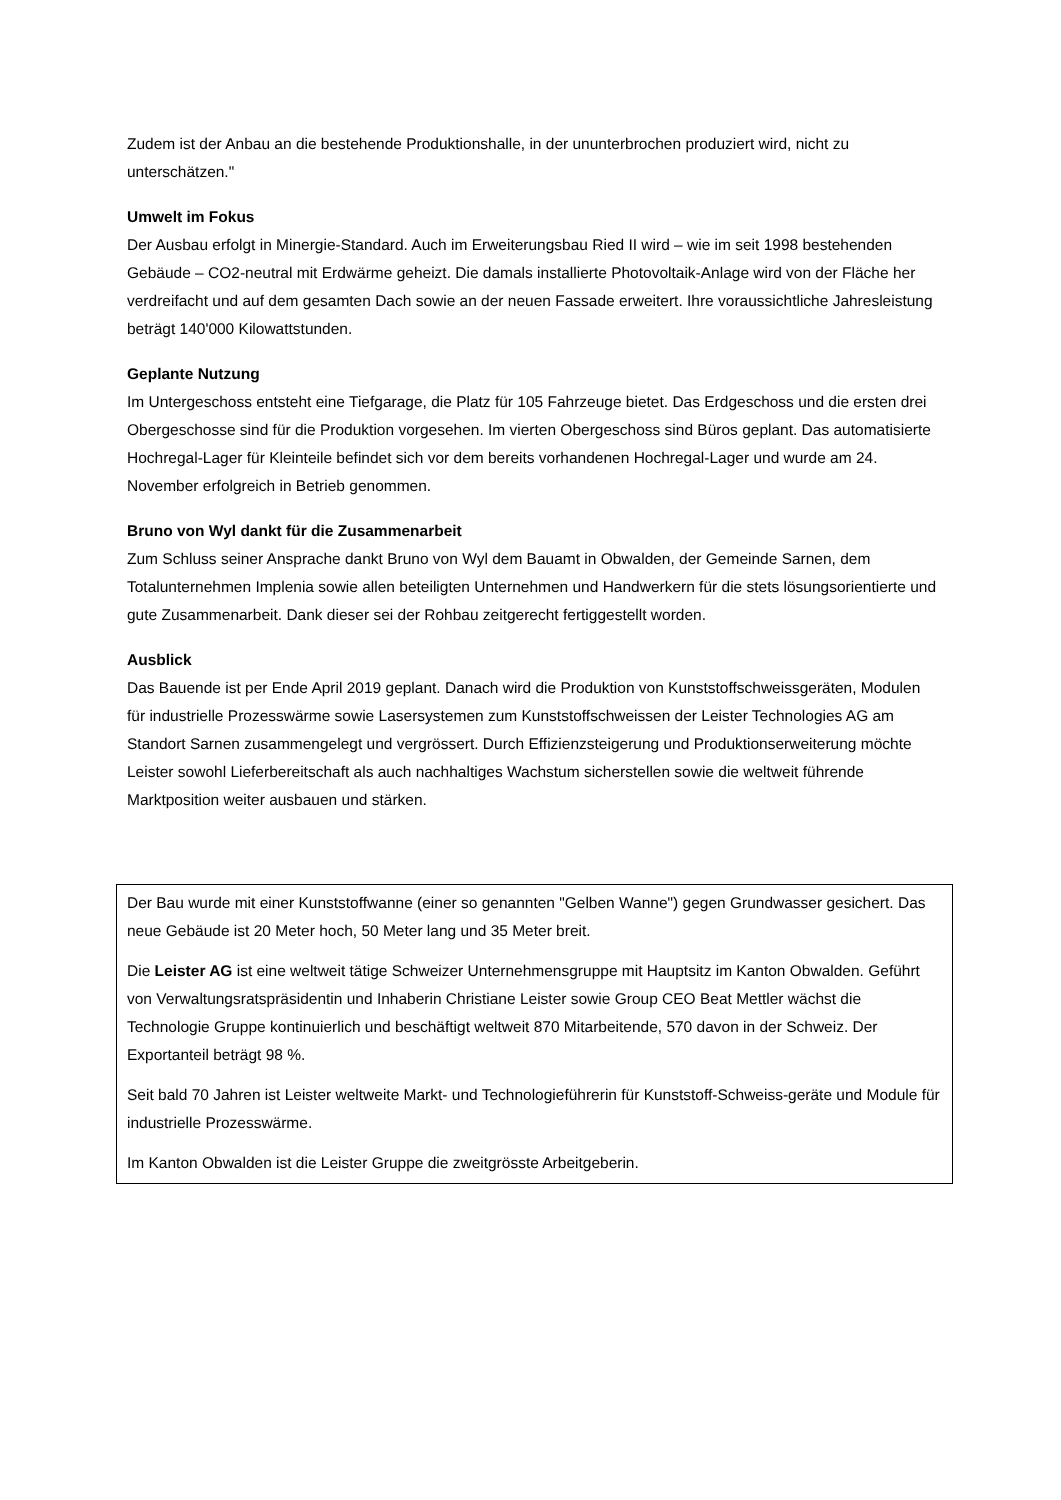Zudem ist der Anbau an die bestehende Produktionshalle, in der ununterbrochen produziert wird, nicht zu unterschätzen."
Umwelt im Fokus
Der Ausbau erfolgt in Minergie-Standard. Auch im Erweiterungsbau Ried II wird – wie im seit 1998 bestehenden Gebäude – CO2-neutral mit Erdwärme geheizt. Die damals installierte Photovoltaik-Anlage wird von der Fläche her verdreifacht und auf dem gesamten Dach sowie an der neuen Fassade erweitert. Ihre voraussichtliche Jahresleistung beträgt 140'000 Kilowattstunden.
Geplante Nutzung
Im Untergeschoss entsteht eine Tiefgarage, die Platz für 105 Fahrzeuge bietet. Das Erdgeschoss und die ersten drei Obergeschosse sind für die Produktion vorgesehen. Im vierten Obergeschoss sind Büros geplant. Das automatisierte Hochregal-Lager für Kleinteile befindet sich vor dem bereits vorhandenen Hochregal-Lager und wurde am 24. November erfolgreich in Betrieb genommen.
Bruno von Wyl dankt für die Zusammenarbeit
Zum Schluss seiner Ansprache dankt Bruno von Wyl dem Bauamt in Obwalden, der Gemeinde Sarnen, dem Totalunternehmen Implenia sowie allen beteiligten Unternehmen und Handwerkern für die stets lösungsorientierte und gute Zusammenarbeit. Dank dieser sei der Rohbau zeitgerecht fertiggestellt worden.
Ausblick
Das Bauende ist per Ende April 2019 geplant. Danach wird die Produktion von Kunststoffschweissgeräten, Modulen für industrielle Prozesswärme sowie Lasersystemen zum Kunststoffschweissen der Leister Technologies AG am Standort Sarnen zusammengelegt und vergrössert. Durch Effizienzsteigerung und Produktionserweiterung möchte Leister sowohl Lieferbereitschaft als auch nachhaltiges Wachstum sicherstellen sowie die weltweit führende Marktposition weiter ausbauen und stärken.
Der Bau wurde mit einer Kunststoffwanne (einer so genannten "Gelben Wanne") gegen Grundwasser gesichert. Das neue Gebäude ist 20 Meter hoch, 50 Meter lang und 35 Meter breit.
Die Leister AG ist eine weltweit tätige Schweizer Unternehmensgruppe mit Hauptsitz im Kanton Obwalden. Geführt von Verwaltungsratspräsidentin und Inhaberin Christiane Leister sowie Group CEO Beat Mettler wächst die Technologie Gruppe kontinuierlich und beschäftigt weltweit 870 Mitarbeitende, 570 davon in der Schweiz. Der Exportanteil beträgt 98 %.
Seit bald 70 Jahren ist Leister weltweite Markt- und Technologieführerin für Kunststoff-Schweiss-geräte und Module für industrielle Prozesswärme.
Im Kanton Obwalden ist die Leister Gruppe die zweitgrösste Arbeitgeberin.